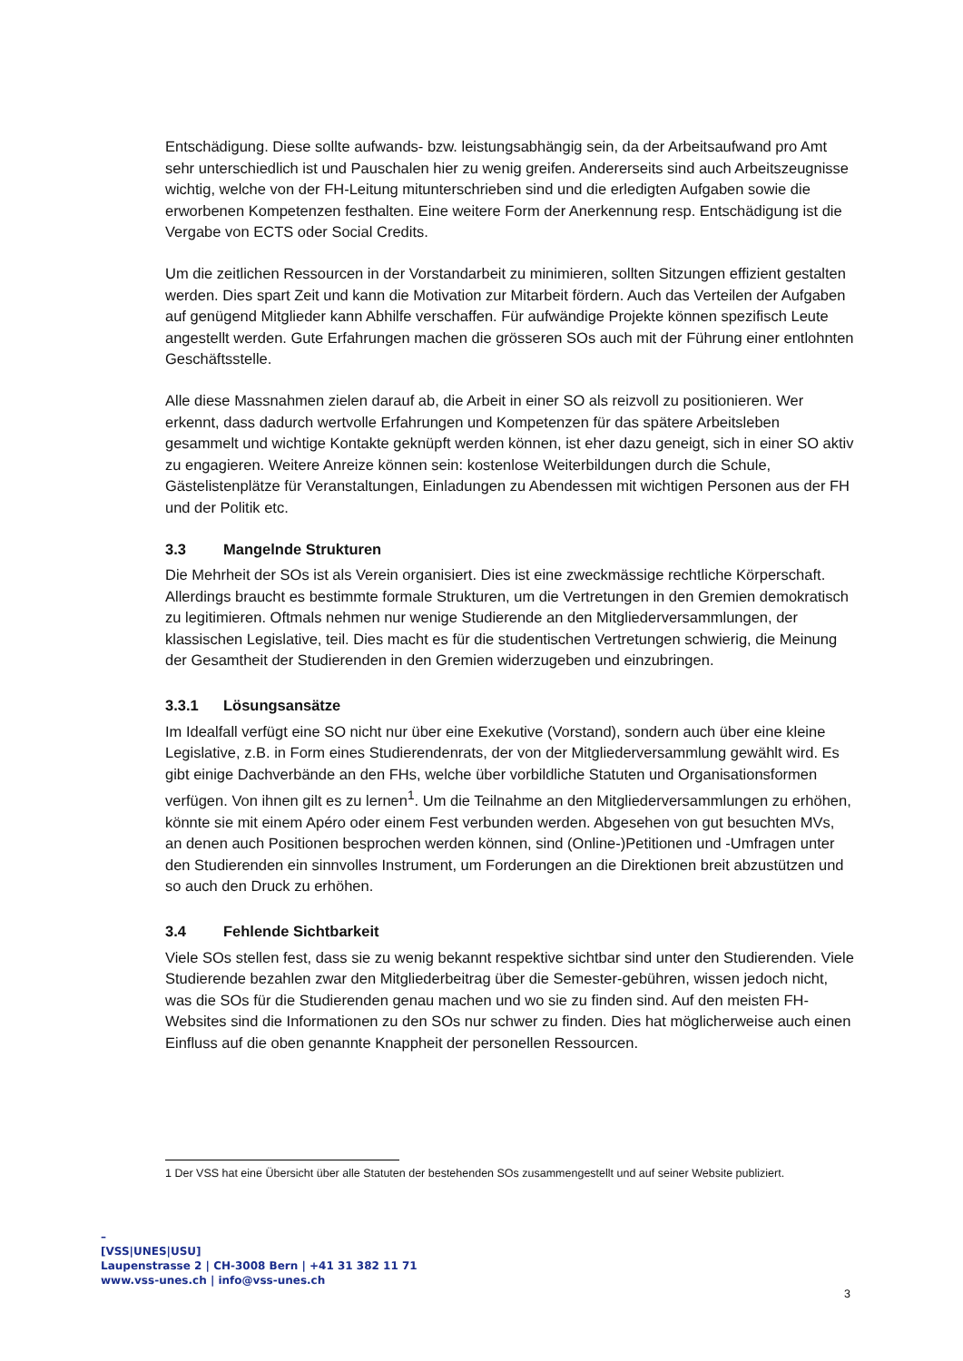Entschädigung. Diese sollte aufwands- bzw. leistungsabhängig sein, da der Arbeitsaufwand pro Amt sehr unterschiedlich ist und Pauschalen hier zu wenig greifen. Andererseits sind auch Arbeitszeugnisse wichtig, welche von der FH-Leitung mitunterschrieben sind und die erledigten Aufgaben sowie die erworbenen Kompetenzen festhalten. Eine weitere Form der Anerkennung resp. Entschädigung ist die Vergabe von ECTS oder Social Credits.
Um die zeitlichen Ressourcen in der Vorstandarbeit zu minimieren, sollten Sitzungen effizient gestalten werden. Dies spart Zeit und kann die Motivation zur Mitarbeit fördern. Auch das Verteilen der Aufgaben auf genügend Mitglieder kann Abhilfe verschaffen. Für aufwändige Projekte können spezifisch Leute angestellt werden. Gute Erfahrungen machen die grösseren SOs auch mit der Führung einer entlohnten Geschäftsstelle.
Alle diese Massnahmen zielen darauf ab, die Arbeit in einer SO als reizvoll zu positionieren. Wer erkennt, dass dadurch wertvolle Erfahrungen und Kompetenzen für das spätere Arbeitsleben gesammelt und wichtige Kontakte geknüpft werden können, ist eher dazu geneigt, sich in einer SO aktiv zu engagieren. Weitere Anreize können sein: kostenlose Weiterbildungen durch die Schule, Gästelistenplätze für Veranstaltungen, Einladungen zu Abendessen mit wichtigen Personen aus der FH und der Politik etc.
3.3 Mangelnde Strukturen
Die Mehrheit der SOs ist als Verein organisiert. Dies ist eine zweckmässige rechtliche Körperschaft. Allerdings braucht es bestimmte formale Strukturen, um die Vertretungen in den Gremien demokratisch zu legitimieren. Oftmals nehmen nur wenige Studierende an den Mitgliederversammlungen, der klassischen Legislative, teil. Dies macht es für die studentischen Vertretungen schwierig, die Meinung der Gesamtheit der Studierenden in den Gremien widerzugeben und einzubringen.
3.3.1 Lösungsansätze
Im Idealfall verfügt eine SO nicht nur über eine Exekutive (Vorstand), sondern auch über eine kleine Legislative, z.B. in Form eines Studierendenrats, der von der Mitgliederversammlung gewählt wird. Es gibt einige Dachverbände an den FHs, welche über vorbildliche Statuten und Organisationsformen verfügen. Von ihnen gilt es zu lernen<sup>1</sup>. Um die Teilnahme an den Mitgliederversammlungen zu erhöhen, könnte sie mit einem Apéro oder einem Fest verbunden werden. Abgesehen von gut besuchten MVs, an denen auch Positionen besprochen werden können, sind (Online-)Petitionen und -Umfragen unter den Studierenden ein sinnvolles Instrument, um Forderungen an die Direktionen breit abzustützen und so auch den Druck zu erhöhen.
3.4 Fehlende Sichtbarkeit
Viele SOs stellen fest, dass sie zu wenig bekannt respektive sichtbar sind unter den Studierenden. Viele Studierende bezahlen zwar den Mitgliederbeitrag über die Semester-gebühren, wissen jedoch nicht, was die SOs für die Studierenden genau machen und wo sie zu finden sind. Auf den meisten FH-Websites sind die Informationen zu den SOs nur schwer zu finden. Dies hat möglicherweise auch einen Einfluss auf die oben genannte Knappheit der personellen Ressourcen.
1 Der VSS hat eine Übersicht über alle Statuten der bestehenden SOs zusammengestellt und auf seiner Website publiziert.
–
[VSS|UNES|USU]
Laupenstrasse 2 | CH-3008 Bern | +41 31 382 11 71
www.vss-unes.ch | info@vss-unes.ch
3